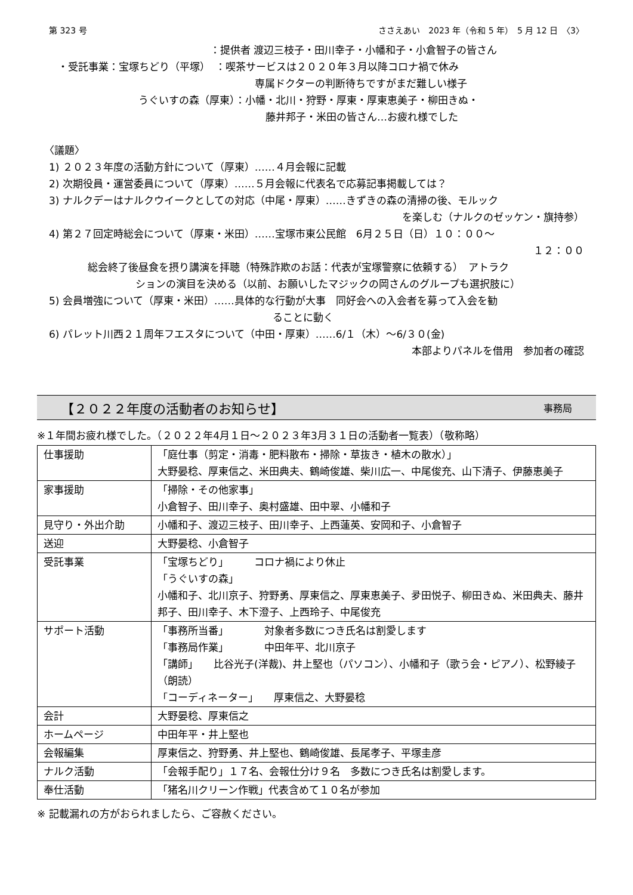第 323 号 ささえあい　2023 年（令和 5 年）　5 月 12 日　〈3〉
：提供者 渡辺三枝子・田川幸子・小幡和子・小倉智子の皆さん
・受託事業：宝塚ちどり（平塚）　：喫茶サービスは２０２０年３月以降コロナ禍で休み
専属ドクターの判断待ちですがまだ難しい様子
うぐいすの森（厚東）：小幡・北川・狩野・厚東・厚東恵美子・柳田きぬ・
藤井邦子・米田の皆さん…お疲れ様でした
〈議題〉
1) ２０２３年度の活動方針について（厚東）……４月会報に記載
2) 次期役員・運営委員について（厚東）……５月会報に代表名で応募記事掲載しては？
3) ナルクデーはナルクウイークとしての対応（中尾・厚東）……きずきの森の清掃の後、モルック
を楽しむ（ナルクのゼッケン・旗持参）
4) 第２７回定時総会について（厚東・米田）……宝塚市東公民館　6月２５日（日）１０：００～
１２：００
総会終了後昼食を摂り講演を拝聴（特殊詐欺のお話：代表が宝塚警察に依頼する）　アトラク
ションの演目を決める（以前、お願いしたマジックの岡さんのグループも選択肢に）
5) 会員増強について（厚東・米田）……具体的な行動が大事　同好会への入会者を募って入会を勧
ることに動く
6) パレット川西２１周年フエスタについて（中田・厚東）……6/１（木）～6/３０(金)
本部よりパネルを借用　参加者の確認
【２０２２年度の活動者のお知らせ】 事務局
※１年間お疲れ様でした。（２０２２年4月１日～２０２３年3月３１日の活動者一覧表）（敬称略）
| 仕事援助 | 「庭仕事（剪定・消毒・肥料散布・掃除・草抜き・植木の散水）」 大野晏稔、厚東信之、米田典夫、鶴崎俊雄、柴川広一、中尾俊充、山下清子、伊藤恵美子 |
| 家事援助 | 「掃除・その他家事」 小倉智子、田川幸子、奥村盛雄、田中翠、小幡和子 |
| 見守り・外出介助 | 小幡和子、渡辺三枝子、田川幸子、上西蓮英、安岡和子、小倉智子 |
| 送迎 | 大野晏稔、小倉智子 |
| 受託事業 | 「宝塚ちどり」 コロナ禍により休止 「うぐいすの森」 小幡和子、北川京子、狩野勇、厚東信之、厚東恵美子、夛田悦子、柳田きぬ、米田典夫、藤井邦子、田川幸子、木下澄子、上西玲子、中尾俊充 |
| サポート活動 | 「事務所当番」 対象者多数につき氏名は割愛します 「事務局作業」 中田年平、北川京子 「講師」 比谷光子(洋裁)、井上堅也（パソコン）、小幡和子（歌う会・ピアノ）、松野綾子（朗読） 「コーディネーター」 厚東信之、大野晏稔 |
| 会計 | 大野晏稔、厚東信之 |
| ホームページ | 中田年平・井上堅也 |
| 会報編集 | 厚東信之、狩野勇、井上堅也、鶴崎俊雄、長尾孝子、平塚圭彦 |
| ナルク活動 | 「会報手配り」１７名、会報仕分け９名 多数につき氏名は割愛します。 |
| 奉仕活動 | 「猪名川クリーン作戦」代表含めて１０名が参加 |
※ 記載漏れの方がおられましたら、ご容赦ください。